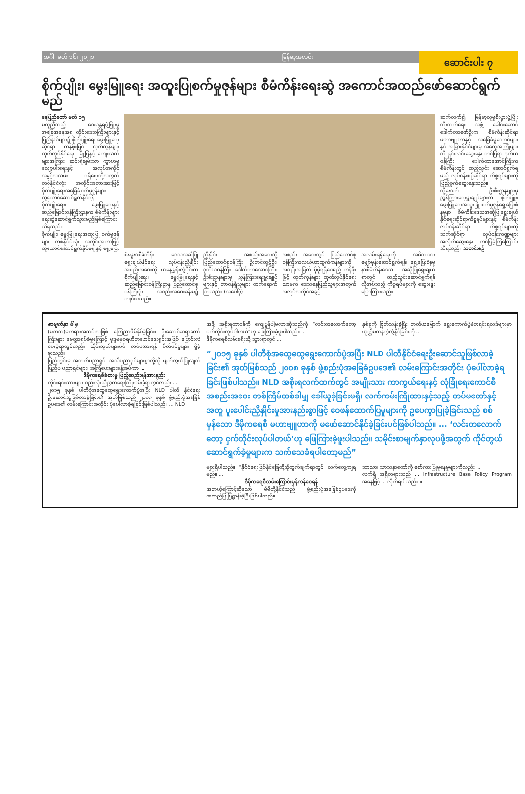အင်္ဂါ၊ မတ် ၁၆၊ ၂၀၂၁ မြန်မာ့အလင်း
ဆောင်းပါး ၇
စိုက်ပျိုး၊ မွေးမြူရေး အထူးပြုစက်မှုဇုန်များ စီမံကိန်းရေးဆွဲ အကောင်အထည်ဖော်ဆောင်ရွက်မည်
နေပြည်တော် မတ် ၁၅
မတူညီသည့် ဒေသန္တရဖွံ့ဖြိုးမှု အခြေအနေအရ တိုင်းဒေသကြီးများနှင့်ပြည်နယ်များ၌ စိုက်ပျိုးရေး မွေးမြူရေးဆိုင်ရာ တန်ဖိုးမြင့် ထုတ်ကုန်များ ထုတ်လုပ်နိုင်ရေး၊ မြို့ပြနှင့် ကျေးလက်များအကြား ဆင်းရဲချမ်းသာ ကွာဟမှုလျော့ပါးရေးနှင့် အလုပ်အကိုင် အခွင့်အလမ်း ရရှိရေးတို့အတွက် တစ်နိုင်ငံလုံး အတိုင်းအတာအားဖြင့် စိုက်ပျိုးရေးအခြေခံစက်မှုဇုန်များ ထူထောင်ဆောင်ရွက်နိုင်ရန် စိုက်ပျိုးရေး၊ မွေးမြူရေးနှင့် ဆည်မြောင်းဝန်ကြီးဌာနက စီမံကိန်းများ ရေးဆွဲဆောင်ရွက်သွားမည်ဖြစ်ကြောင်း သိရသည်။
စိုက်ပျိုး၊ မွေးမြူရေးအထူးပြု စက်မှုဇုန်များ တစ်နိုင်ငံလုံး အတိုင်းအတာဖြင့် ထူထောင်ဆောင်ရွက်နိုင်ရေးနှင့် ရှေ့ပြေး
စံနမူနာစီမံကိန်း ဒေသအဆိုပြု ရွေးချယ်နိုင်ရေး လုပ်ငန်းညှိနှိုင်း အစည်းအဝေးကို ယနေ့မွန်းလွဲပိုင်းက စိုက်ပျိုးရေး၊ မွေးမြူရေးနှင့် ဆည်မြောင်းဝန်ကြီးဌာန ပြည်ထောင်စုဝန်ကြီးရုံး အစည်းအဝေးခန်းမ၌ ကျင်းပသည်။
ညှိနှိုင်း အစည်းအဝေးသို့ ပြည်ထောင်စုဝန်ကြီး ဦးတင်ထွဋ်ဦး၊ ဒုတိယဝန်ကြီး ဒေါက်တာအောင်ကြီး၊ ဦးစီးဌာနများမှ ညွှန်ကြားရေးမှူးချုပ်များနှင့် တာဝန်ရှိသူများ တက်ရောက်ကြသည်။ (အပေါ်ပုံ)
အစည်း အဝေးတွင် ပြည်ထောင်စုဝန်ကြီးကလယ်ယာထွက်ကုန်များကို အကျိုးအမြတ် ပိုမိုရရှိစေမည့် တန်ဖိုးမြင့် ထုတ်ကုန်များ ထုတ်လုပ်နိုင်ရေး သာမက ဒေသနေပြည်သူများအတွက် အလုပ်အကိုင်အခွင့်
အလမ်းရရှိရေးကို အဓိကထားမျှော်မှန်းဆောင်ရွက်ရန်၊ ရှေ့ပြေးစံနမူနာစီမံကိန်းဒေသ အဆိုပြုရွေးချယ်ရာတွင် ထည့်သွင်းဆောင်ရွက်ရန် လိုအပ်သည့် ကိစ္စရပ်များကို ဆွေးနွေးပြောကြားသည်။
ဆက်လက်၍ မြန်မာ့လူမှုစီးပွားဖွံ့ဖြိုးတိုးတက်ရေး အဖွဲ့ ခေါင်းဆောင် ဒေါက်တာဇော်ဦးက စီမံကိန်းဆိုင်ရာ မဟာဗျူဟာနှင့် အခြေခံမူဘောင်များနှင့် အခြားနိုင်ငံများမှ အတွေ့အကြုံများကို ရှင်းလင်းဆွေးနွေး တင်ပြရာ ဒုတိယဝန်ကြီး ဒေါက်တာအောင်ကြီးက စီမံကိန်းတွင် ထည့်သွင်း ဆောင်ရွက်ရမည့် လုပ်ငန်းစဉ်ဆိုင်ရာ ကိစ္စရပ်များကို ဖြည့်စွက်ဆွေးနွေးသည်။
ထို့နောက် ဦးစီးဌာနများမှ ညွှန်ကြားရေးမှူးချုပ်များက စိုက်ပျိုး၊ မွေးမြူရေးအထူးပြု စက်မှုဇုန်ရှေ့ပြေးစံနမူနာ စီမံကိန်းဒေသအဆိုပြုရွေးချယ်နိုင်ရေးဆိုင်ရာကိစ္စရပ်များနှင့် စီမံကိန်းလုပ်ငန်းဆိုင်ရာ ကိစ္စရပ်များကို သက်ဆိုင်ရာ လုပ်ငန်းကဏ္ဍများ အလိုက်ဆွေးနွေး တင်ပြခဲ့ကြကြောင်း သိရသည်။ သတင်းစဉ်
စာမျက်နှာ ၆ မှ
(မဘသ)မတရားအသင်းအဖြစ် ကြေညာဖိမ်နိုပ်ခဲ့ခြင်း၊ ဦးဆောင်ဆရာတော်ကြီးများ မေတ္တာရပ်ခံမှုကြောင့် ဗုဒ္ဓမမှဝရဟိတဖောင်ဒေးရှင်းအဖြစ် ပြောင်းလဲပေးခဲ့ရာတွင်လည်း ဆိုင်းဘုတ်များပင် တင်မထားရန် ပိတ်ပင်မှုများ ရှိခဲ့ဖူးသည်။
ပြည်တွင်းမှ အတတ်ပညာရှင်၊ အသိပညာရှင်များစွာတို့ကို မျက်ကွယ်ပြုလျက် ပြည်ပ ပညာရှင်များ၊ အကြံပေးများခန့်အပ်ကာ ...
ဒီမိုကရေစီခံစားမှု ဖြည့်ဆည်းရန်အားနည်း
တိုင်းရင်းသားများ စည်းလုံးညီညွတ်ရေးကြိုးပမ်းခဲ့ရာတွင်လည်း ...
၂၀၁၅ ခုနှစ် ပါတီစုံအထွေထွေရွေးကောက်ပွဲအပြီး NLD ပါတီ နိုင်ငံရေးဦးဆောင်သူဖြစ်လာခဲ့ခြင်း၏ အုတ်မြစ်သည် ၂၀၀၈ ခုနှစ် ဖွဲ့စည်းပုံအခြေခံဥပဒေ၏ လမ်းကြောင်းအတိုင်း ပုံပေါ်လာခဲ့ရခြင်းဖြစ်ပါသည်။ ... NLD
အဖို့ အစိုးရတာဝန်ကို ကျေပွန်ပါ့မလားဆိုသည်ကို “လင်းတလောက်တော့ ငှက်တိုင်းလုပ်ပါတယ်”ဟု ဖြေကြားခဲ့ဖူးပါသည်။ ...
ဒီမိုကရေစီလမ်းခရီးသို့ သွားရာတွင် ...
နှစ်ခုကို ဖြတ်သန်းခဲ့ပြီး တတိယမြောက် ရွေးကောက်ပွဲမဲစာရင်းရလဒ်များမှာ ယုတ္တိမတန်ကွဲလွဲနိုင်ခြင်းကို ...
“၂၀၁၅ ခုနှစ် ပါတီစုံအထွေထွေရွေးကောက်ပွဲအပြီး NLD ပါတီနိုင်ငံရေးဦးဆောင်သူဖြစ်လာခဲ့ခြင်း၏ အုတ်မြစ်သည် ၂၀၀၈ ခုနှစ် ဖွဲ့စည်းပုံအခြေခံဥပဒေ၏ လမ်းကြောင်းအတိုင်း ပုံပေါ်လာခဲ့ရခြင်းဖြစ်ပါသည်။ NLD အစိုးရလက်ထက်တွင် အမျိုးသား ကာကွယ်ရေးနှင့် လုံခြုံရေးကောင်စီ အစည်းအဝေး တစ်ကြိမ်တစ်ခါမျှ ခေါ်ယူခဲ့ခြင်းမရှိ၊ လက်ကမ်းကြိုထားနှင့်သည့် တပ်မတော်နှင့်အတူ ပူးပေါင်းညှိနှိုင်းမှုအားနည်းစွာဖြင့် ဝေဖန်ထောက်ပြမှုများကို ဥပေက္ခာပြုခဲ့ခြင်းသည် စစ်မှန်သော ဒီမိုကရေစီ မဟာဗျူဟာကို မဖော်ဆောင်နိုင်ခဲ့ခြင်းပင်ဖြစ်ပါသည်။ ... ‘လင်းတလောက်တော့ ငှက်တိုင်းလုပ်ပါတယ်’ဟု ဖြေကြားခဲ့ဖူးပါသည်။ သမိုင်းစာမျက်နှာလုပဖို့အတွက် ကိုင်တွယ်ဆောင်ရွက်ခဲ့မှုများက သက်သေခံရပါတော့မည်”
များရှိပါသည်။ “နိုင်ငံရေးဖြစ်နိုင်ခြေတို့ကိုတွက်ချက်ရာတွင် လက်တွေ့ကျရမည်။ ...
ဒီမိုကရေစီလမ်းကြောင်းမှန်ကန်စေရန်
အဘယ့်ကြောင့်ဆိုသော် မိမိတို့နိုင်ငံသည် ဖွဲ့စည်းပုံအခြေခံဥပဒေကို အတည်ပြုပြဋ္ဌာန်းခဲ့ပြီးဖြစ်ပါသည်။
ဘာသာ၊ သာသနာတော်ကို စော်ကားပြုမူနေမှုများကိုလည်း ...
လက်ရှိ အရှိတရားသည် ... Infrastructure Base Policy Program အနေဖြင့် ... လိုက်ရပါသည်။ ။